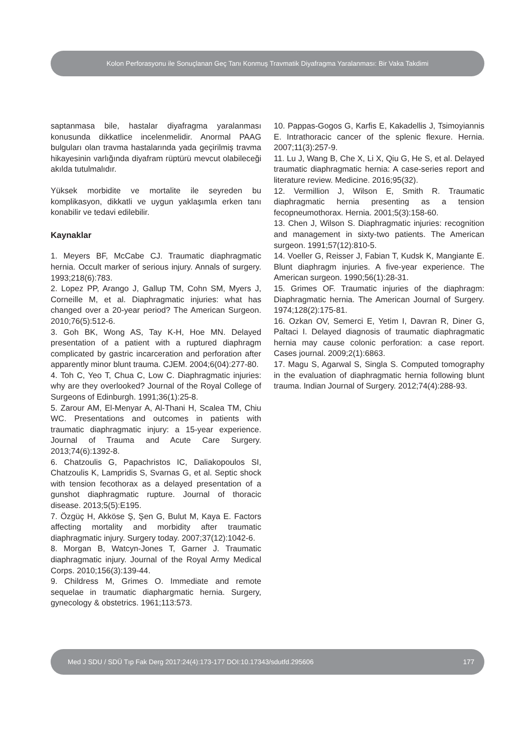Kolon Perforasyonu ile Sonuçlanan Geç Tanı Konmuş Travmatik Diyafragma Yaralanması: Bir Vaka Takdimi
saptanmasa bile, hastalar diyafragma yaralanması konusunda dikkatlice incelenmelidir. Anormal PAAG bulguları olan travma hastalarında yada geçirilmiş travma hikayesinin varlığında diyafram rüptürü mevcut olabileceği akılda tutulmalıdır.
Yüksek morbidite ve mortalite ile seyreden bu komplikasyon, dikkatli ve uygun yaklaşımla erken tanı konabilir ve tedavi edilebilir.
Kaynaklar
1. Meyers BF, McCabe CJ. Traumatic diaphragmatic hernia. Occult marker of serious injury. Annals of surgery. 1993;218(6):783.
2. Lopez PP, Arango J, Gallup TM, Cohn SM, Myers J, Corneille M, et al. Diaphragmatic injuries: what has changed over a 20-year period? The American Surgeon. 2010;76(5):512-6.
3. Goh BK, Wong AS, Tay K-H, Hoe MN. Delayed presentation of a patient with a ruptured diaphragm complicated by gastric incarceration and perforation after apparently minor blunt trauma. CJEM. 2004;6(04):277-80.
4. Toh C, Yeo T, Chua C, Low C. Diaphragmatic injuries: why are they overlooked? Journal of the Royal College of Surgeons of Edinburgh. 1991;36(1):25-8.
5. Zarour AM, El-Menyar A, Al-Thani H, Scalea TM, Chiu WC. Presentations and outcomes in patients with traumatic diaphragmatic injury: a 15-year experience. Journal of Trauma and Acute Care Surgery. 2013;74(6):1392-8.
6. Chatzoulis G, Papachristos IC, Daliakopoulos SI, Chatzoulis K, Lampridis S, Svarnas G, et al. Septic shock with tension fecothorax as a delayed presentation of a gunshot diaphragmatic rupture. Journal of thoracic disease. 2013;5(5):E195.
7. Özgüç H, Akköse Ş, Şen G, Bulut M, Kaya E. Factors affecting mortality and morbidity after traumatic diaphragmatic injury. Surgery today. 2007;37(12):1042-6.
8. Morgan B, Watcyn-Jones T, Garner J. Traumatic diaphragmatic injury. Journal of the Royal Army Medical Corps. 2010;156(3):139-44.
9. Childress M, Grimes O. Immediate and remote sequelae in traumatic diaphargmatic hernia. Surgery, gynecology & obstetrics. 1961;113:573.
10. Pappas-Gogos G, Karfis E, Kakadellis J, Tsimoyiannis E. Intrathoracic cancer of the splenic flexure. Hernia. 2007;11(3):257-9.
11. Lu J, Wang B, Che X, Li X, Qiu G, He S, et al. Delayed traumatic diaphragmatic hernia: A case-series report and literature review. Medicine. 2016;95(32).
12. Vermillion J, Wilson E, Smith R. Traumatic diaphragmatic hernia presenting as a tension fecopneumothorax. Hernia. 2001;5(3):158-60.
13. Chen J, Wilson S. Diaphragmatic injuries: recognition and management in sixty-two patients. The American surgeon. 1991;57(12):810-5.
14. Voeller G, Reisser J, Fabian T, Kudsk K, Mangiante E. Blunt diaphragm injuries. A five-year experience. The American surgeon. 1990;56(1):28-31.
15. Grimes OF. Traumatic injuries of the diaphragm: Diaphragmatic hernia. The American Journal of Surgery. 1974;128(2):175-81.
16. Ozkan OV, Semerci E, Yetim I, Davran R, Diner G, Paltaci I. Delayed diagnosis of traumatic diaphragmatic hernia may cause colonic perforation: a case report. Cases journal. 2009;2(1):6863.
17. Magu S, Agarwal S, Singla S. Computed tomography in the evaluation of diaphragmatic hernia following blunt trauma. Indian Journal of Surgery. 2012;74(4):288-93.
Med J SDU / SDÜ Tıp Fak Derg 2017:24(4):173-177 DOI:10.17343/sdutfd.295606 177